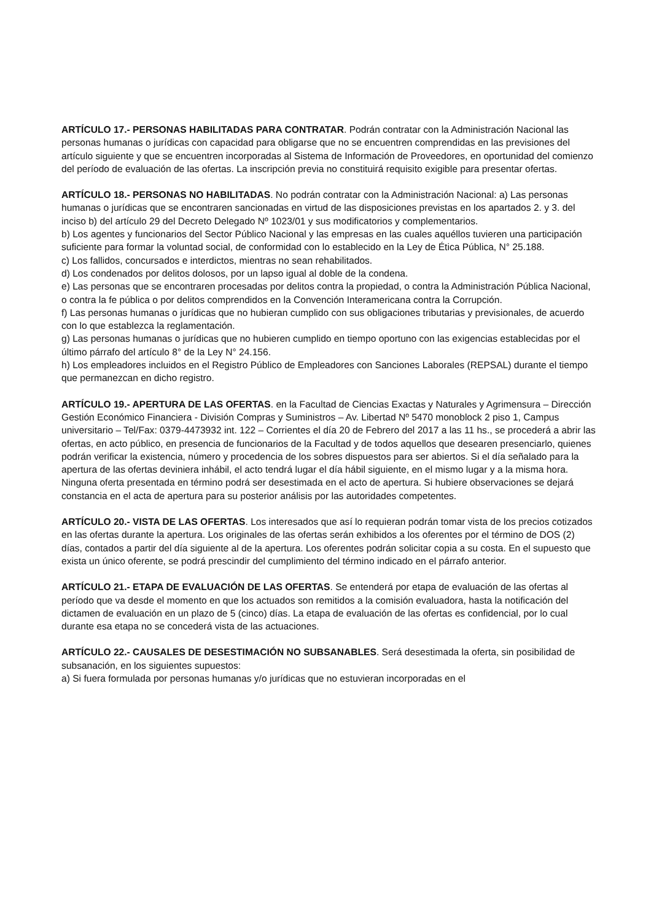ARTÍCULO 17.- PERSONAS HABILITADAS PARA CONTRATAR. Podrán contratar con la Administración Nacional las personas humanas o jurídicas con capacidad para obligarse que no se encuentren comprendidas en las previsiones del artículo siguiente y que se encuentren incorporadas al Sistema de Información de Proveedores, en oportunidad del comienzo del período de evaluación de las ofertas. La inscripción previa no constituirá requisito exigible para presentar ofertas.
ARTÍCULO 18.- PERSONAS NO HABILITADAS. No podrán contratar con la Administración Nacional: a) Las personas humanas o jurídicas que se encontraren sancionadas en virtud de las disposiciones previstas en los apartados 2. y 3. del inciso b) del artículo 29 del Decreto Delegado Nº 1023/01 y sus modificatorios y complementarios.
b) Los agentes y funcionarios del Sector Público Nacional y las empresas en las cuales aquéllos tuvieren una participación suficiente para formar la voluntad social, de conformidad con lo establecido en la Ley de Ética Pública, N° 25.188.
c) Los fallidos, concursados e interdictos, mientras no sean rehabilitados.
d) Los condenados por delitos dolosos, por un lapso igual al doble de la condena.
e) Las personas que se encontraren procesadas por delitos contra la propiedad, o contra la Administración Pública Nacional, o contra la fe pública o por delitos comprendidos en la Convención Interamericana contra la Corrupción.
f) Las personas humanas o jurídicas que no hubieran cumplido con sus obligaciones tributarias y previsionales, de acuerdo con lo que establezca la reglamentación.
g) Las personas humanas o jurídicas que no hubieren cumplido en tiempo oportuno con las exigencias establecidas por el último párrafo del artículo 8° de la Ley N° 24.156.
h) Los empleadores incluidos en el Registro Público de Empleadores con Sanciones Laborales (REPSAL) durante el tiempo que permanezcan en dicho registro.
ARTÍCULO 19.- APERTURA DE LAS OFERTAS. en la Facultad de Ciencias Exactas y Naturales y Agrimensura – Dirección Gestión Económico Financiera - División Compras y Suministros – Av. Libertad Nº 5470 monoblock 2 piso 1, Campus universitario – Tel/Fax: 0379-4473932 int. 122 – Corrientes el día 20 de Febrero del 2017 a las 11 hs., se procederá a abrir las ofertas, en acto público, en presencia de funcionarios de la Facultad y de todos aquellos que desearen presenciarlo, quienes podrán verificar la existencia, número y procedencia de los sobres dispuestos para ser abiertos. Si el día señalado para la apertura de las ofertas deviniera inhábil, el acto tendrá lugar el día hábil siguiente, en el mismo lugar y a la misma hora. Ninguna oferta presentada en término podrá ser desestimada en el acto de apertura. Si hubiere observaciones se dejará constancia en el acta de apertura para su posterior análisis por las autoridades competentes.
ARTÍCULO 20.- VISTA DE LAS OFERTAS. Los interesados que así lo requieran podrán tomar vista de los precios cotizados en las ofertas durante la apertura. Los originales de las ofertas serán exhibidos a los oferentes por el término de DOS (2) días, contados a partir del día siguiente al de la apertura. Los oferentes podrán solicitar copia a su costa. En el supuesto que exista un único oferente, se podrá prescindir del cumplimiento del término indicado en el párrafo anterior.
ARTÍCULO 21.- ETAPA DE EVALUACIÓN DE LAS OFERTAS. Se entenderá por etapa de evaluación de las ofertas al período que va desde el momento en que los actuados son remitidos a la comisión evaluadora, hasta la notificación del dictamen de evaluación en un plazo de 5 (cinco) días. La etapa de evaluación de las ofertas es confidencial, por lo cual durante esa etapa no se concederá vista de las actuaciones.
ARTÍCULO 22.- CAUSALES DE DESESTIMACIÓN NO SUBSANABLES. Será desestimada la oferta, sin posibilidad de subsanación, en los siguientes supuestos:
a) Si fuera formulada por personas humanas y/o jurídicas que no estuvieran incorporadas en el